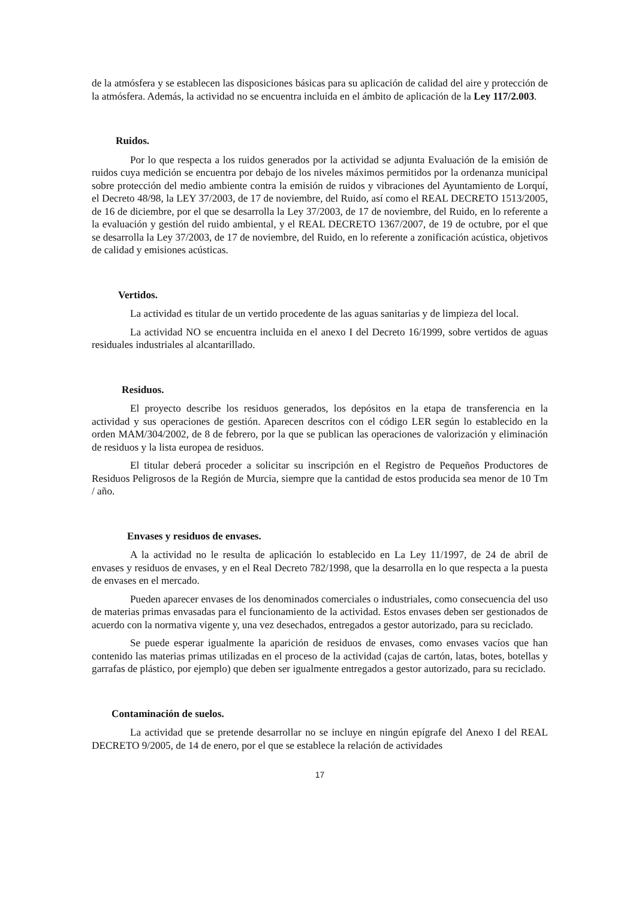de la atmósfera y se establecen las disposiciones básicas para su aplicación de calidad del aire y protección de la atmósfera. Además, la actividad no se encuentra incluida en el ámbito de aplicación de la Ley 117/2.003.
Ruidos.
Por lo que respecta a los ruidos generados por la actividad se adjunta Evaluación de la emisión de ruidos cuya medición se encuentra por debajo de los niveles máximos permitidos por la ordenanza municipal sobre protección del medio ambiente contra la emisión de ruidos y vibraciones del Ayuntamiento de Lorquí, el Decreto 48/98, la LEY 37/2003, de 17 de noviembre, del Ruido, así como el REAL DECRETO 1513/2005, de 16 de diciembre, por el que se desarrolla la Ley 37/2003, de 17 de noviembre, del Ruido, en lo referente a la evaluación y gestión del ruido ambiental, y el REAL DECRETO 1367/2007, de 19 de octubre, por el que se desarrolla la Ley 37/2003, de 17 de noviembre, del Ruido, en lo referente a zonificación acústica, objetivos de calidad y emisiones acústicas.
Vertidos.
La actividad es titular de un vertido procedente de las aguas sanitarias y de limpieza del local.
La actividad NO se encuentra incluida en el anexo I del Decreto 16/1999, sobre vertidos de aguas residuales industriales al alcantarillado.
Residuos.
El proyecto describe los residuos generados, los depósitos en la etapa de transferencia en la actividad y sus operaciones de gestión. Aparecen descritos con el código LER según lo establecido en la orden MAM/304/2002, de 8 de febrero, por la que se publican las operaciones de valorización y eliminación de residuos y la lista europea de residuos.
El titular deberá proceder a solicitar su inscripción en el Registro de Pequeños Productores de Residuos Peligrosos de la Región de Murcia, siempre que la cantidad de estos producida sea menor de 10 Tm / año.
Envases y residuos de envases.
A la actividad no le resulta de aplicación lo establecido en La Ley 11/1997, de 24 de abril de envases y residuos de envases, y en el Real Decreto 782/1998, que la desarrolla en lo que respecta a la puesta de envases en el mercado.
Pueden aparecer envases de los denominados comerciales o industriales, como consecuencia del uso de materias primas envasadas para el funcionamiento de la actividad. Estos envases deben ser gestionados de acuerdo con la normativa vigente y, una vez desechados, entregados a gestor autorizado, para su reciclado.
Se puede esperar igualmente la aparición de residuos de envases, como envases vacíos que han contenido las materias primas utilizadas en el proceso de la actividad (cajas de cartón, latas, botes, botellas y garrafas de plástico, por ejemplo) que deben ser igualmente entregados a gestor autorizado, para su reciclado.
Contaminación de suelos.
La actividad que se pretende desarrollar no se incluye en ningún epígrafe del Anexo I del REAL DECRETO 9/2005, de 14 de enero, por el que se establece la relación de actividades
17